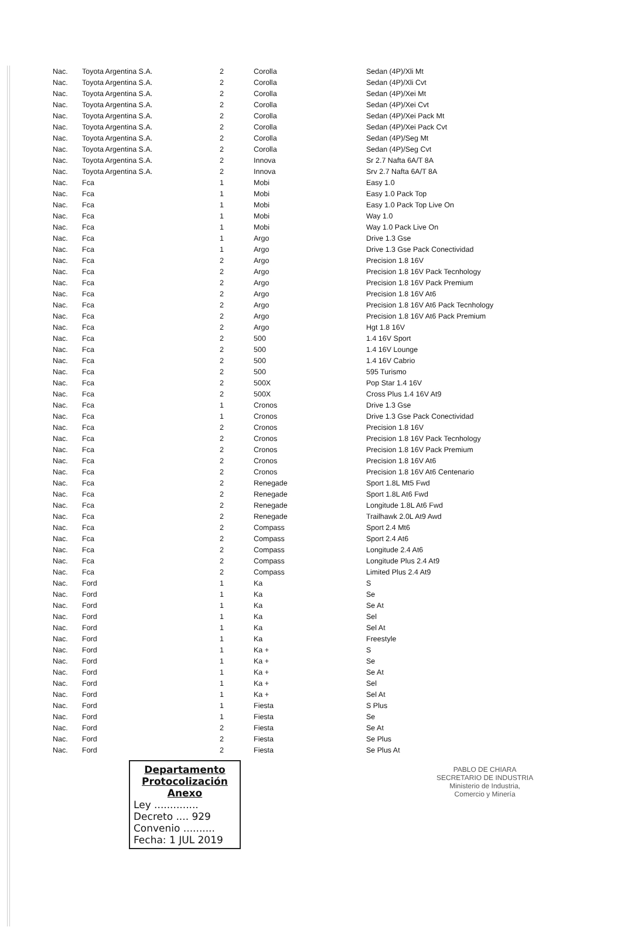| Nac. | Toyota Argentina S.A. | 2 | Corolla | Sedan (4P)/Xli Mt |
| Nac. | Toyota Argentina S.A. | 2 | Corolla | Sedan (4P)/Xli Cvt |
| Nac. | Toyota Argentina S.A. | 2 | Corolla | Sedan (4P)/Xei Mt |
| Nac. | Toyota Argentina S.A. | 2 | Corolla | Sedan (4P)/Xei Cvt |
| Nac. | Toyota Argentina S.A. | 2 | Corolla | Sedan (4P)/Xei Pack Mt |
| Nac. | Toyota Argentina S.A. | 2 | Corolla | Sedan (4P)/Xei Pack Cvt |
| Nac. | Toyota Argentina S.A. | 2 | Corolla | Sedan (4P)/Seg Mt |
| Nac. | Toyota Argentina S.A. | 2 | Corolla | Sedan (4P)/Seg Cvt |
| Nac. | Toyota Argentina S.A. | 2 | Innova | Sr 2.7 Nafta 6A/T 8A |
| Nac. | Toyota Argentina S.A. | 2 | Innova | Srv 2.7 Nafta 6A/T 8A |
| Nac. | Fca | 1 | Mobi | Easy 1.0 |
| Nac. | Fca | 1 | Mobi | Easy 1.0 Pack Top |
| Nac. | Fca | 1 | Mobi | Easy 1.0 Pack Top Live On |
| Nac. | Fca | 1 | Mobi | Way 1.0 |
| Nac. | Fca | 1 | Mobi | Way 1.0 Pack Live On |
| Nac. | Fca | 1 | Argo | Drive 1.3 Gse |
| Nac. | Fca | 1 | Argo | Drive 1.3 Gse Pack Conectividad |
| Nac. | Fca | 2 | Argo | Precision 1.8 16V |
| Nac. | Fca | 2 | Argo | Precision 1.8 16V Pack Tecnhology |
| Nac. | Fca | 2 | Argo | Precision 1.8 16V Pack Premium |
| Nac. | Fca | 2 | Argo | Precision 1.8 16V At6 |
| Nac. | Fca | 2 | Argo | Precision 1.8 16V At6 Pack Tecnhology |
| Nac. | Fca | 2 | Argo | Precision 1.8 16V At6 Pack Premium |
| Nac. | Fca | 2 | Argo | Hgt 1.8 16V |
| Nac. | Fca | 2 | 500 | 1.4 16V Sport |
| Nac. | Fca | 2 | 500 | 1.4 16V Lounge |
| Nac. | Fca | 2 | 500 | 1.4 16V Cabrio |
| Nac. | Fca | 2 | 500 | 595 Turismo |
| Nac. | Fca | 2 | 500X | Pop Star 1.4 16V |
| Nac. | Fca | 2 | 500X | Cross Plus 1.4 16V At9 |
| Nac. | Fca | 1 | Cronos | Drive 1.3 Gse |
| Nac. | Fca | 1 | Cronos | Drive 1.3 Gse Pack Conectividad |
| Nac. | Fca | 2 | Cronos | Precision 1.8 16V |
| Nac. | Fca | 2 | Cronos | Precision 1.8 16V Pack Tecnhology |
| Nac. | Fca | 2 | Cronos | Precision 1.8 16V Pack Premium |
| Nac. | Fca | 2 | Cronos | Precision 1.8 16V At6 |
| Nac. | Fca | 2 | Cronos | Precision 1.8 16V At6 Centenario |
| Nac. | Fca | 2 | Renegade | Sport 1.8L Mt5 Fwd |
| Nac. | Fca | 2 | Renegade | Sport 1.8L At6 Fwd |
| Nac. | Fca | 2 | Renegade | Longitude 1.8L At6 Fwd |
| Nac. | Fca | 2 | Renegade | Trailhawk 2.0L At9 Awd |
| Nac. | Fca | 2 | Compass | Sport 2.4 Mt6 |
| Nac. | Fca | 2 | Compass | Sport 2.4 At6 |
| Nac. | Fca | 2 | Compass | Longitude 2.4 At6 |
| Nac. | Fca | 2 | Compass | Longitude Plus 2.4 At9 |
| Nac. | Fca | 2 | Compass | Limited Plus 2.4 At9 |
| Nac. | Ford | 1 | Ka | S |
| Nac. | Ford | 1 | Ka | Se |
| Nac. | Ford | 1 | Ka | Se At |
| Nac. | Ford | 1 | Ka | Sel |
| Nac. | Ford | 1 | Ka | Sel At |
| Nac. | Ford | 1 | Ka | Freestyle |
| Nac. | Ford | 1 | Ka + | S |
| Nac. | Ford | 1 | Ka + | Se |
| Nac. | Ford | 1 | Ka + | Se At |
| Nac. | Ford | 1 | Ka + | Sel |
| Nac. | Ford | 1 | Ka + | Sel At |
| Nac. | Ford | 1 | Fiesta | S Plus |
| Nac. | Ford | 1 | Fiesta | Se |
| Nac. | Ford | 2 | Fiesta | Se At |
| Nac. | Ford | 2 | Fiesta | Se Plus |
| Nac. | Ford | 2 | Fiesta | Se Plus At |
PABLO DE CHIARA
SECRETARIO DE INDUSTRIA
Ministerio de Industria,
Comercio y Minería
Departamento
Protocolización
Anexo
Ley ..............
Decreto .... 929
Convenio ..........
Fecha: 1 JUL 2019